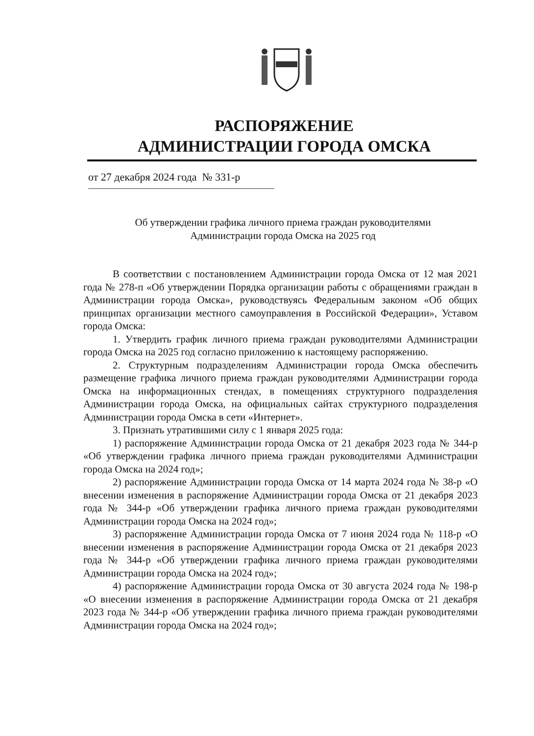РАСПОРЯЖЕНИЕ
АДМИНИСТРАЦИИ ГОРОДА ОМСКА
от 27 декабря 2024 года № 331-р
Об утверждении графика личного приема граждан руководителями
Администрации города Омска на 2025 год
В соответствии с постановлением Администрации города Омска от 12 мая 2021 года № 278-п «Об утверждении Порядка организации работы с обращениями граждан в Администрации города Омска», руководствуясь Федеральным законом «Об общих принципах организации местного самоуправления в Российской Федерации», Уставом города Омска:
1. Утвердить график личного приема граждан руководителями Администрации города Омска на 2025 год согласно приложению к настоящему распоряжению.
2. Структурным подразделениям Администрации города Омска обеспечить размещение графика личного приема граждан руководителями Администрации города Омска на информационных стендах, в помещениях структурного подразделения Администрации города Омска, на официальных сайтах структурного подразделения Администрации города Омска в сети «Интернет».
3. Признать утратившими силу с 1 января 2025 года:
1) распоряжение Администрации города Омска от 21 декабря 2023 года № 344-р «Об утверждении графика личного приема граждан руководителями Администрации города Омска на 2024 год»;
2) распоряжение Администрации города Омска от 14 марта 2024 года № 38-р «О внесении изменения в распоряжение Администрации города Омска от 21 декабря 2023 года № 344-р «Об утверждении графика личного приема граждан руководителями Администрации города Омска на 2024 год»;
3) распоряжение Администрации города Омска от 7 июня 2024 года № 118-р «О внесении изменения в распоряжение Администрации города Омска от 21 декабря 2023 года № 344-р «Об утверждении графика личного приема граждан руководителями Администрации города Омска на 2024 год»;
4) распоряжение Администрации города Омска от 30 августа 2024 года № 198-р «О внесении изменения в распоряжение Администрации города Омска от 21 декабря 2023 года № 344-р «Об утверждении графика личного приема граждан руководителями Администрации города Омска на 2024 год»;